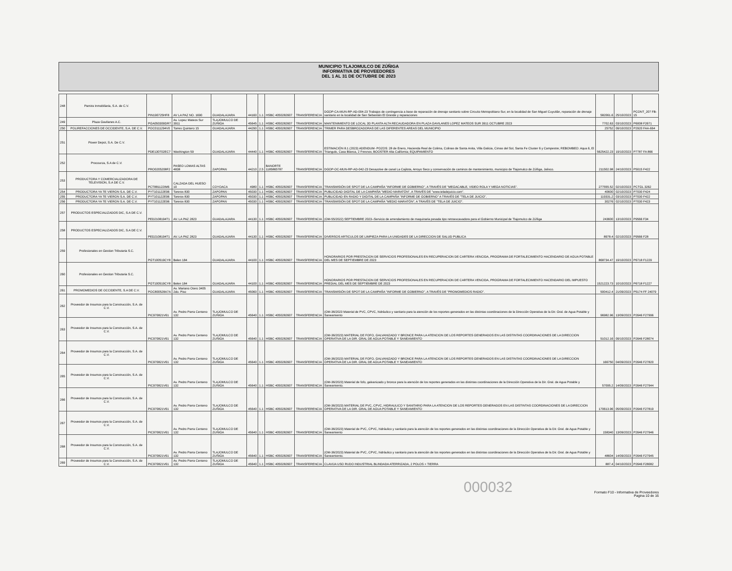MUNICIPIO TLAJOMULCO DE ZÚÑIGA
INFORMATIVA DE PROVEEDORES
DEL 1 AL 31 DE OCTUBRE DE 2023
| 248 | Pamira Inmobiliaria, S.A. de C.V. | PIN190725HF8 | AV LA PAZ NO. 1690 | GUADALAJARA | 44160 | 1.1 | HSBC 4050282607 | TRANSFERENCIA | DGOP-CA-MUN-RP-AD-004-23 Trabajos de contingencia a base de reparación de drenaje sanitario sobre Circuito Metropolitano Sur, en la localidad de San Miguel Cuyutlán, reparación de drenaje sanitario en la localidad de San Sebastián El Grande y reparaciones | 582061.6 | 25/10/2023 | PCONT_207 FB-15 |
| 249 | Plaza Gavilanes A.C. | PGA050309DR7 | Av. Lopez Mateos Sur 3911 | TLAJOMULCO DE ZUÑIGA | 45645 | 1.1 | HSBC 4050282607 | TRANSFERENCIA | MANTENIMIENTO DE LOCAL 3D PLANTA ALTA RECAUDADORA EN PLAZA GAVILANES LOPEZ MATEOS SUR 3911 OCTUBRE 2023 | 7702.63 | 03/10/2023 | P6008 F2671 |
| 250 | POLIREFACCIONES DE OCCIDENTE, S.A. DE C.V. | POC0111294V0 | Torres Quintero 15 | GUADALAJARA | 44290 | 1.1 | HSBC 4050282607 | TRANSFERENCIA | TRIMER PARA DESBROZADORAS DE LAS DIFERENTES AREAS DEL MUNICIPIO | 25752 | 09/10/2023 | P2920 FAA-664 |
| 251 | Power Depot, S.A. De C.V. | PDE130702EC7 | Washington 59 | GUADALAJARA | 44440 | 1.1 | HSBC 4050282607 | TRANSFERENCIA | ESTIMACIÓN 8.1 (2023) ADENDUM- POZOS: 28 de Enero, Hacienda Real de Colima, Colinas de Santa Anita, Villa Galicia, Cimas del Sol, Santa Fe Cluster 6 y Campestre; REBOMBEO: Aqua 6, El Triangulo, Casa Blanca, 2 Fresnos; BOOSTER Alta California; EQUIPAMIENTO | 5625422.23 | 19/10/2023 | P7787 FA 866 |
| 252 | Procourza, S.A de C.V. | PRO0205208F2 | PASEO LOMAS ALTAS 4838 | ZAPOPAN | 44210 | 2.5 | BANORTE 1185865787 | TRANSFERENCIA | DGOP-OC-MUN-RP-AD-042-23 Desazolve de canal La Cajilota, Arroyo Seco y conservación de caminos de mantenimiento, municipio de Tlajomulco de Zúñiga, Jalisco. | 211502.98 | 24/10/2023 | P5015 F422 |
| 253 | PRODUCTORA Y COMERCIALIZADORA DE TELEVISION, S.A DE C.V. | PCT881122IM6 | CALZADA DEL HUESO 10 | COYOACA | 4980 | 1.1 | HSBC 4050282607 | TRANSFERENCIA | TRANSMISIÓN DE SPOT DE LA CAMPAÑA "INFORME DE GOBIERNO", A TRAVÉS DE "MEGACABLE, VIDEO ROLA Y MEGA NOTICIAS". | 277555.52 | 02/10/2023 | PCTGL 3262 |
| 254 | PRODUCTORA YA TE VIERON S.A. DE C.V. | PYT101122E96 | Toreros 830 | ZAPOPAN | 45030 | 1.1 | HSBC 4050282607 | TRANSFERENCIA | PUBLICIDAD DIGITAL DE LA CAMPAÑA "MEDIO MARATÓN", A TRAVÉS DE "www.teladejuicio.com". | 40600 | 02/10/2023 | P7030 F424 |
| 255 | PRODUCTORA YA TE VIERON S.A. DE C.V. | PYT101122E96 | Toreros 830 | ZAPOPAN | 45030 | 1.1 | HSBC 4050282607 | TRANSFERENCIA | PUBLICIDAD EN RADIO Y DIGITAL DE LA CAMPAÑA "INFORME DE GOBIERNO" A TRAVÉS DE "TELA DE JUICIO". | 119331.2 | 03/10/2023 | P7030 F422 |
| 256 | PRODUCTORA YA TE VIERON S.A. DE C.V. | PYT101122E96 | Toreros 830 | ZAPOPAN | 45030 | 1.1 | HSBC 4050282607 | TRANSFERENCIA | TRANSMISIÓN DE SPOT DE LA CAMPAÑA "MEDIO MARATÓN", A TRAVÉS DE "TELA DE JUICIO". | 30276 | 02/10/2023 | P7030 F423 |
| 257 | PRODUCTOS ESPECIALIZADOS DIC, S.A DE C.V. | PED2108194T1 | AV. LA PAZ 2823 | GUADALAJARA | 44130 | 1.1 | HSBC 4050282607 | TRANSFERENCIA | (OM-55/2022) SEPTIEMBRE 2023--Servicio de arrendamiento de maquinaria pesada tipo retroexcavadora para el Gobierno Municipal de Tlajomulco de Zúñiga | 243600 | 13/10/2023 | P9566 F34 |
| 258 | PRODUCTOS ESPECIALIZADOS DIC, S.A DE C.V. | PED2108194T1 | AV. LA PAZ 2823 | GUADALAJARA | 44130 | 1.1 | HSBC 4050282607 | TRANSFERENCIA | DIVERSOS ARTICULOS DE LIMPIEZA PARA LA UNIDADES DE LA DIRECCION DE SALUD PUBLICA | 8978.4 | 02/10/2023 | P9566 F28 |
| 259 | Profesionales en Gestion Tributaria S.C. | PGT100519CY8 | Belen 184 | GUADALAJARA | 44100 | 1.1 | HSBC 4050282607 | TRANSFERENCIA | HONORARIOS POR PRESTACION DE SERVICIOS PROFESIONALES EN RECUPERACION DE CARTERA VENCIDA, PROGRAMA DE FORTALECIMIENTO HACENDARIO DE AGUA POTABLE DEL MES DE SEPTIEMBRE DE 2023 | 868734.47 | 19/10/2023 | P6718 F1229 |
| 260 | Profesionales en Gestion Tributaria S.C. | PGT100519CY8 | Belen 184 | GUADALAJARA | 44100 | 1.1 | HSBC 4050282607 | TRANSFERENCIA | HONORARIOS POR PRESTACION DE SERVICIOS PROFESIONALES EN RECUPERACION DE CARTERA VENCIDA, PROGRAMA DE FORTALECIMIENTO HACENDARIO DEL IMPUESTO PREDIAL DEL MES DE SEPTIEMBRE DE 2023 | 1521223.73 | 10/10/2023 | P6718 F1227 |
| 261 | PROMOMEDIOS DE OCCIDENTE, S.A DE C.V. | POC800528A7A | Av. Mariano Otero 3405 2do. Piso | GUADALAJARA | 45060 | 1.1 | HSBC 4050282607 | TRANSFERENCIA | TRANSMISIÓN DE SPOT DE LA CAMPAÑA "INFORME DE GOBIERNO", A TRAVÉS DE "PROMOMEDIOS RADIO". | 500412.4 | 21/09/2023 | P5174 FF 24079 |
| 262 | Proveedor de Insumos para la Construcción, S.A. de C.V. | PIC970821V61 | Av. Pedro Parra Centeno 132 | TLAJOMULCO DE ZUÑIGA | 45640 | 1.1 | HSBC 4050282607 | TRANSFERENCIA | (OM-36/2023 Material de PVC, CPVC, hidráulico y sanitario para la atención de los reportes generados en las distintas coordinaciones de la Dirección Operativa de la Dir. Gral. de Agua Potable y Saneamiento | 96982.96 | 13/09/2023 | P2646 F27996 |
| 263 | Proveedor de Insumos para la Construcción, S.A. de C.V. | PIC970821V61 | Av. Pedro Parra Centeno 132 | TLAJOMULCO DE ZUÑIGA | 45640 | 1.1 | HSBC 4050282607 | TRANSFERENCIA | (OM-36/2023) MATERIAL DE FOFO, GALVANIZADO Y BRONCE PARA LA ATENCION DE LOS REPORTES GENERADOS EN LAS DISTINTAS COORDINACIONES DE LA DIRECCION OPERATIVA DE LA DIR. GRAL DE AGUA POTABLE Y SANEAMIENTO | 51012.16 | 09/10/2023 | P2646 F28074 |
| 264 | Proveedor de Insumos para la Construcción, S.A. de C.V. | PIC970821V61 | Av. Pedro Parra Centeno 132 | TLAJOMULCO DE ZUÑIGA | 45640 | 1.1 | HSBC 4050282607 | TRANSFERENCIA | (OM-36/2023) MATERIAL DE FOFO, GALVANIZADO Y BRONCE PARA LA ATENCION DE LOS REPORTES GENERADOS EN LAS DISTINTAS COORDINACIONES DE LA DIRECCION OPERATIVA DE LA DIR. GRAL DE AGUA POTABLE Y SANEAMIENTO | 166750 | 04/09/2023 | P2646 F27820 |
| 265 | Proveedor de Insumos para la Construcción, S.A. de C.V. | PIC970821V61 | Av. Pedro Parra Centeno 132 | TLAJOMULCO DE ZUÑIGA | 45640 | 1.1 | HSBC 4050282607 | TRANSFERENCIA | (OM-36/2023) Material de fofo, galvanizado y bronce para la atención de los reportes generados en las distintas coordinaciones de la Dirección Operativa de la Dir. Gral. de Agua Potable y Saneamiento. | 57095.2 | 14/09/2023 | P2646 F27944 |
| 266 | Proveedor de Insumos para la Construcción, S.A. de C.V. | PIC970821V61 | Av. Pedro Parra Centeno 132 | TLAJOMULCO DE ZUÑIGA | 45640 | 1.1 | HSBC 4050282607 | TRANSFERENCIA | (OM-36/2023) MATERIAL DE PVC, CPVC, HIDRAULICO Y SANITARIO PARA LA ATENCION DE LOS REPORTES GENERADOS EN LAS DISTINTAS COORDINACIONES DE LA DIRECCION OPERATIVA DE LA DIR. GRAL DE AGUA POTABLE Y SANEAMIENTO | 170613.96 | 05/09/2023 | P2646 F27819 |
| 267 | Proveedor de Insumos para la Construcción, S.A. de C.V. | PIC970821V61 | Av. Pedro Parra Centeno 132 | TLAJOMULCO DE ZUÑIGA | 45640 | 1.1 | HSBC 4050282607 | TRANSFERENCIA | (OM-36/2023) Material de PVC, CPVC, hidráulico y sanitario para la atención de los reportes generados en las distintas coordinaciones de la Dirección Operativa de la Dir. Gral. de Agua Potable y Saneamiento | 158340 | 13/09/2023 | P2646 F27946 |
| 268 | Proveedor de Insumos para la Construcción, S.A. de C.V. | PIC970821V61 | Av. Pedro Parra Centeno 132 | TLAJOMULCO DE ZUÑIGA | 45640 | 1.1 | HSBC 4050282607 | TRANSFERENCIA | (OM-36/2023) Material de PVC, CPVC, hidráulico y sanitario para la atención de los reportes generados en las distintas coordinaciones de la Dirección Operativa de la Dir. Gral. de Agua Potable y Saneamiento. | 48604 | 14/09/2023 | P2646 F27945 |
| 269 | Proveedor de Insumos para la Construcción, S.A. de C.V. | PIC970821V61 | Av. Pedro Parra Centeno 132 | TLAJOMULCO DE ZUÑIGA | 45640 | 1.1 | HSBC 4050282607 | TRANSFERENCIA | CLAVIJA USO RUDO INDUSTRIAL BLINDADA ATERRIZADA, 2 POLOS + TIERRA | 887.4 | 04/10/2023 | P2646 F28082 |
000032
Formato F10 - Informativa de Proveedores
Pagina 10 de 16